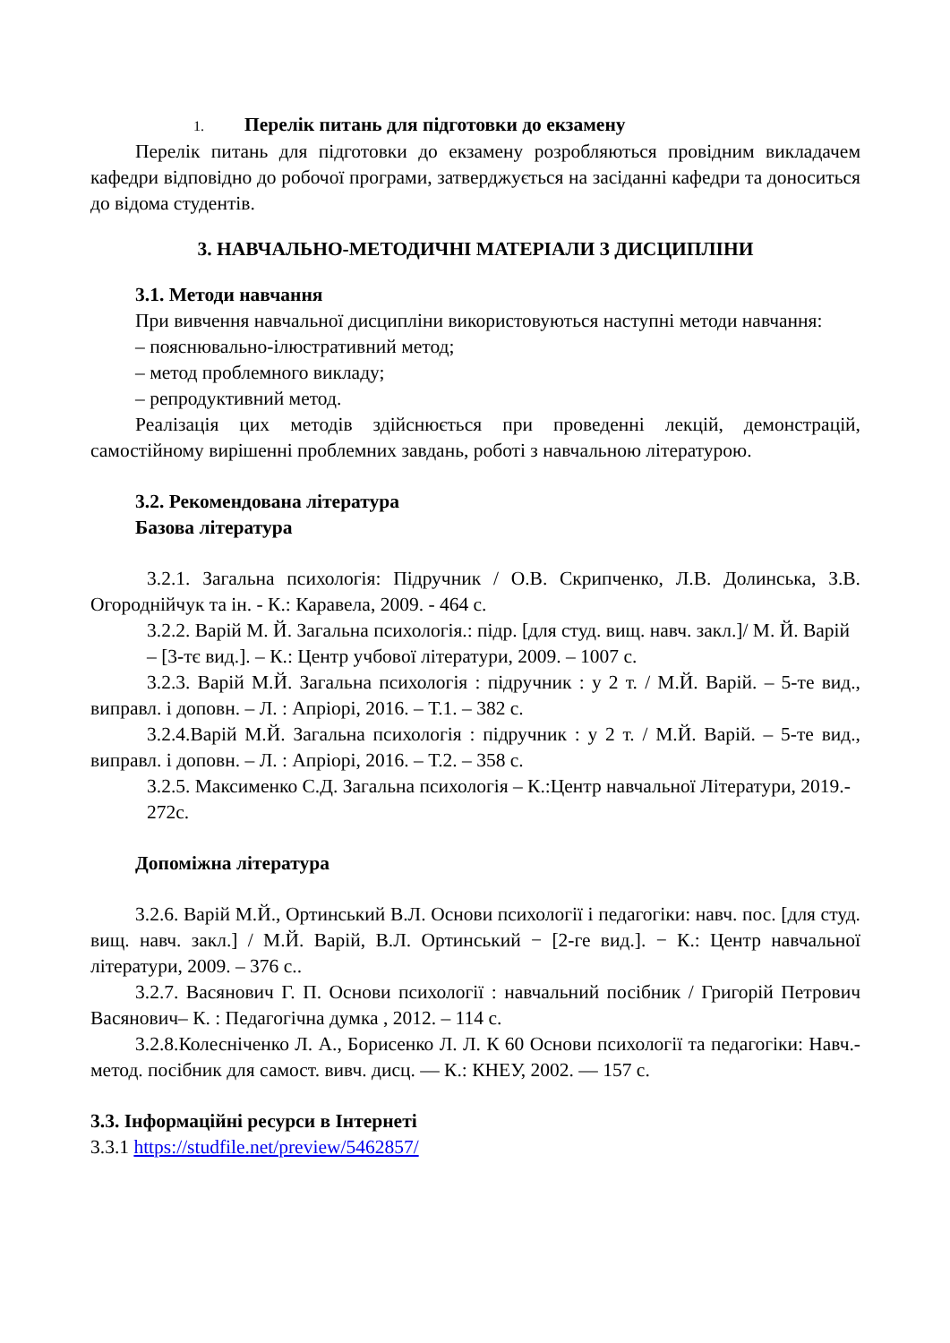1. Перелік питань для підготовки до екзамену
Перелік питань для підготовки до екзамену розробляються провідним викладачем кафедри відповідно до робочої програми, затверджується на засіданні кафедри та доноситься до відома студентів.
3. НАВЧАЛЬНО-МЕТОДИЧНІ МАТЕРІАЛИ З ДИСЦИПЛІНИ
3.1. Методи навчання
При вивчення навчальної дисципліни використовуються наступні методи навчання:
– пояснювально-ілюстративний метод;
– метод проблемного викладу;
– репродуктивний метод.
Реалізація цих методів здійснюється при проведенні лекцій, демонстрацій, самостійному вирішенні проблемних завдань, роботі з навчальною літературою.
3.2. Рекомендована література
Базова література
3.2.1. Загальна психологія: Підручник / О.В. Скрипченко, Л.В. Долинська, З.В. Огороднійчук та ін. - К.: Каравела, 2009. - 464 с.
3.2.2. Варій М. Й. Загальна психологія.: підр. [для студ. вищ. навч. закл.]/ М. Й. Варій – [3-тє вид.]. – К.: Центр учбової літератури, 2009. – 1007 с.
3.2.3. Варій М.Й. Загальна психологія : підручник : у 2 т. / М.Й. Варій. – 5-те вид., виправл. і доповн. – Л. : Апріорі, 2016. – Т.1. – 382 с.
3.2.4.Варій М.Й. Загальна психологія : підручник : у 2 т. / М.Й. Варій. – 5-те вид., виправл. і доповн. – Л. : Апріорі, 2016. – Т.2. – 358 с.
3.2.5. Максименко С.Д. Загальна психологія – К.:Центр навчальної Літератури, 2019.- 272с.
Допоміжна література
3.2.6. Варій М.Й., Ортинський В.Л. Основи психології і педагогіки: навч. пос. [для студ. вищ. навч. закл.] / М.Й. Варій, В.Л. Ортинський − [2-ге вид.]. − К.: Центр навчальної літератури, 2009. – 376 с..
3.2.7. Васянович Г. П. Основи психології : навчальний посібник / Григорій Петрович Васянович– К. : Педагогічна думка , 2012. – 114 с.
3.2.8.Колесніченко Л. А., Борисенко Л. Л. К 60 Основи психології та педагогіки: Навч.-метод. посібник для самост. вивч. дисц. — К.: КНЕУ, 2002. — 157 с.
3.3. Інформаційні ресурси в Інтернеті
3.3.1 https://studfile.net/preview/5462857/